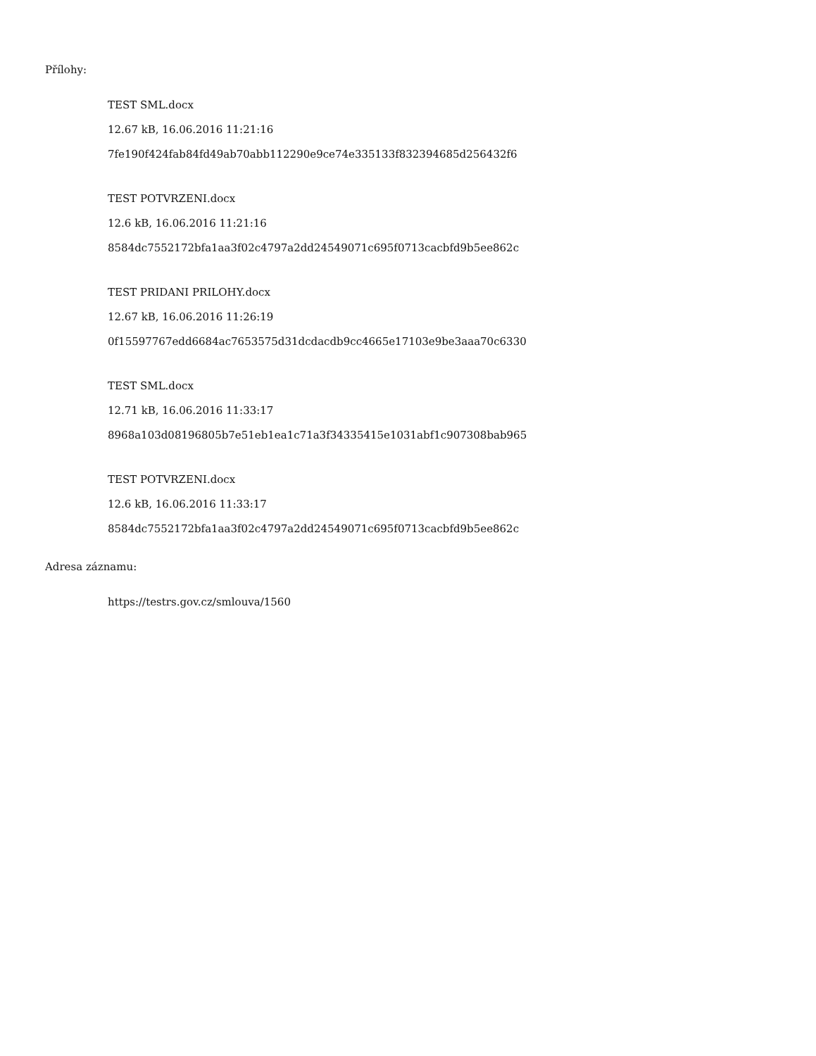Přílohy:
TEST SML.docx
12.67 kB, 16.06.2016 11:21:16
7fe190f424fab84fd49ab70abb112290e9ce74e335133f832394685d256432f6
TEST POTVRZENI.docx
12.6 kB, 16.06.2016 11:21:16
8584dc7552172bfa1aa3f02c4797a2dd24549071c695f0713cacbfd9b5ee862c
TEST PRIDANI PRILOHY.docx
12.67 kB, 16.06.2016 11:26:19
0f15597767edd6684ac7653575d31dcdacdb9cc4665e17103e9be3aaa70c6330
TEST SML.docx
12.71 kB, 16.06.2016 11:33:17
8968a103d08196805b7e51eb1ea1c71a3f34335415e1031abf1c907308bab965
TEST POTVRZENI.docx
12.6 kB, 16.06.2016 11:33:17
8584dc7552172bfa1aa3f02c4797a2dd24549071c695f0713cacbfd9b5ee862c
Adresa záznamu:
https://testrs.gov.cz/smlouva/1560